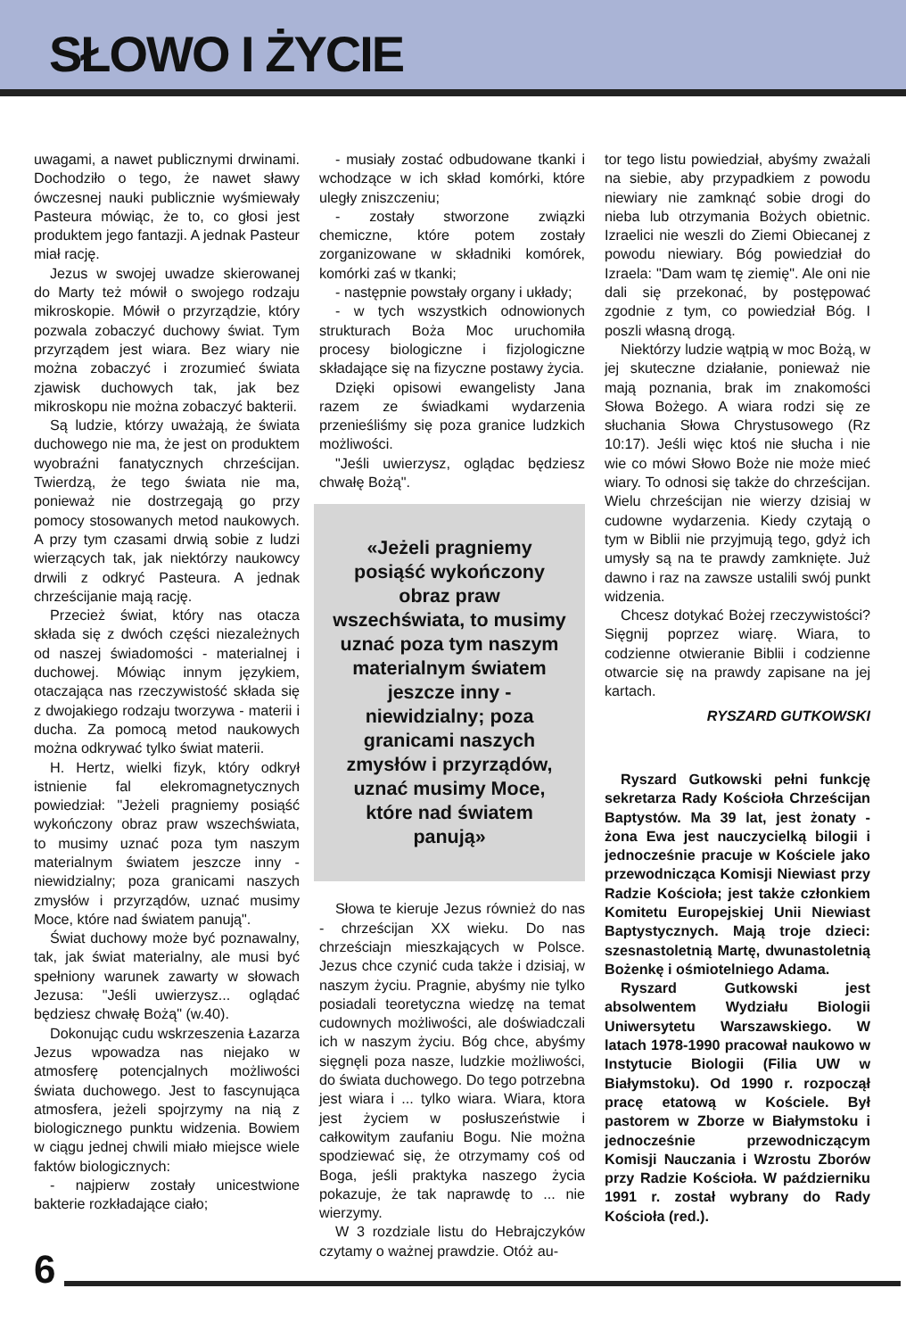SŁOWO I ŻYCIE
uwagami, a nawet publicznymi drwinami. Dochodziło o tego, że nawet sławy ówczesnej nauki publicznie wyśmiewały Pasteura mówiąc, że to, co głosi jest produktem jego fantazji. A jednak Pasteur miał rację.
Jezus w swojej uwadze skierowanej do Marty też mówił o swojego rodzaju mikroskopie. Mówił o przyrządzie, który pozwala zobaczyć duchowy świat. Tym przyrządem jest wiara. Bez wiary nie można zobaczyć i zrozumieć świata zjawisk duchowych tak, jak bez mikroskopu nie można zobaczyć bakterii.
Są ludzie, którzy uważają, że świata duchowego nie ma, że jest on produktem wyobraźni fanatycznych chrześcijan. Twierdzą, że tego świata nie ma, ponieważ nie dostrzegają go przy pomocy stosowanych metod naukowych. A przy tym czasami drwią sobie z ludzi wierzących tak, jak niektórzy naukowcy drwili z odkryć Pasteura. A jednak chrześcijanie mają rację.
Przecież świat, który nas otacza składa się z dwóch części niezależnych od naszej świadomości - materialnej i duchowej. Mówiąc innym językiem, otaczająca nas rzeczywistość składa się z dwojakiego rodzaju tworzywa - materii i ducha. Za pomocą metod naukowych można odkrywać tylko świat materii.
H. Hertz, wielki fizyk, który odkrył istnienie fal elekromagnetycznych powiedział: "Jeżeli pragniemy posiąść wykończony obraz praw wszechświata, to musimy uznać poza tym naszym materialnym światem jeszcze inny - niewidzialny; poza granicami naszych zmysłów i przyrządów, uznać musimy Moce, które nad światem panują".
Świat duchowy może być poznawalny, tak, jak świat materialny, ale musi być spełniony warunek zawarty w słowach Jezusa: "Jeśli uwierzysz... oglądać będziesz chwałę Bożą" (w.40).
Dokonując cudu wskrzeszenia Łazarza Jezus wpowadza nas niejako w atmosferę potencjalnych możliwości świata duchowego. Jest to fascynująca atmosfera, jeżeli spojrzymy na nią z biologicznego punktu widzenia. Bowiem w ciągu jednej chwili miało miejsce wiele faktów biologicznych:
- najpierw zostały unicestwione bakterie rozkładające ciało;
- musiały zostać odbudowane tkanki i wchodzące w ich skład komórki, które uległy zniszczeniu;
- zostały stworzone związki chemiczne, które potem zostały zorganizowane w składniki komórek, komórki zaś w tkanki;
- następnie powstały organy i układy;
- w tych wszystkich odnowionych strukturach Boża Moc uruchomiła procesy biologiczne i fizjologiczne składające się na fizyczne postawy życia.
Dzięki opisowi ewangelisty Jana razem ze świadkami wydarzenia przenieśliśmy się poza granice ludzkich możliwości.
"Jeśli uwierzysz, oglądac będziesz chwałę Bożą".
«Jeżeli pragniemy posiąść wykończony obraz praw wszechświata, to musimy uznać poza tym naszym materialnym światem jeszcze inny - niewidzialny; poza granicami naszych zmysłów i przyrządów, uznać musimy Moce, które nad światem panują»
Słowa te kieruje Jezus również do nas - chrześcijan XX wieku. Do nas chrześciajn mieszkających w Polsce. Jezus chce czynić cuda także i dzisiaj, w naszym życiu. Pragnie, abyśmy nie tylko posiadali teoretyczna wiedzę na temat cudownych możliwości, ale doświadczali ich w naszym życiu. Bóg chce, abyśmy sięgnęli poza nasze, ludzkie możliwości, do świata duchowego. Do tego potrzebna jest wiara i ... tylko wiara. Wiara, ktora jest życiem w posłuszeństwie i całkowitym zaufaniu Bogu. Nie można spodziewać się, że otrzymamy coś od Boga, jeśli praktyka naszego życia pokazuje, że tak naprawdę to ... nie wierzymy.
W 3 rozdziale listu do Hebrajczyków czytamy o ważnej prawdzie. Otóż au-
tor tego listu powiedział, abyśmy zważali na siebie, aby przypadkiem z powodu niewiary nie zamknąć sobie drogi do nieba lub otrzymania Bożych obietnic. Izraelici nie weszli do Ziemi Obiecanej z powodu niewiary. Bóg powiedział do Izraela: "Dam wam tę ziemię". Ale oni nie dali się przekonać, by postępować zgodnie z tym, co powiedział Bóg. I poszli własną drogą.
Niektórzy ludzie wątpią w moc Bożą, w jej skuteczne działanie, ponieważ nie mają poznania, brak im znakomości Słowa Bożego. A wiara rodzi się ze słuchania Słowa Chrystusowego (Rz 10:17). Jeśli więc ktoś nie słucha i nie wie co mówi Słowo Boże nie może mieć wiary. To odnosi się także do chrześcijan. Wielu chrześcijan nie wierzy dzisiaj w cudowne wydarzenia. Kiedy czytają o tym w Biblii nie przyjmują tego, gdyż ich umysły są na te prawdy zamknięte. Już dawno i raz na zawsze ustalili swój punkt widzenia.
Chcesz dotykać Bożej rzeczywistości? Sięgnij poprzez wiarę. Wiara, to codzienne otwieranie Biblii i codzienne otwarcie się na prawdy zapisane na jej kartach.
RYSZARD GUTKOWSKI
Ryszard Gutkowski pełni funkcję sekretarza Rady Kościoła Chrześcijan Baptystów. Ma 39 lat, jest żonaty - żona Ewa jest nauczycielką bilogii i jednocześnie pracuje w Kościele jako przewodnicząca Komisji Niewiast przy Radzie Kościoła; jest także członkiem Komitetu Europejskiej Unii Niewiast Baptystycznych. Mają troje dzieci: szesnastoletnią Martę, dwunastoletnią Bożenkę i ośmiotelniego Adama.
Ryszard Gutkowski jest absolwentem Wydziału Biologii Uniwersytetu Warszawskiego. W latach 1978-1990 pracował naukowo w Instytucie Biologii (Filia UW w Białymstoku). Od 1990 r. rozpoczął pracę etatową w Kościele. Był pastorem w Zborze w Białymstoku i jednocześnie przewodniczącym Komisji Nauczania i Wzrostu Zborów przy Radzie Kościoła. W październiku 1991 r. został wybrany do Rady Kościoła (red.).
6